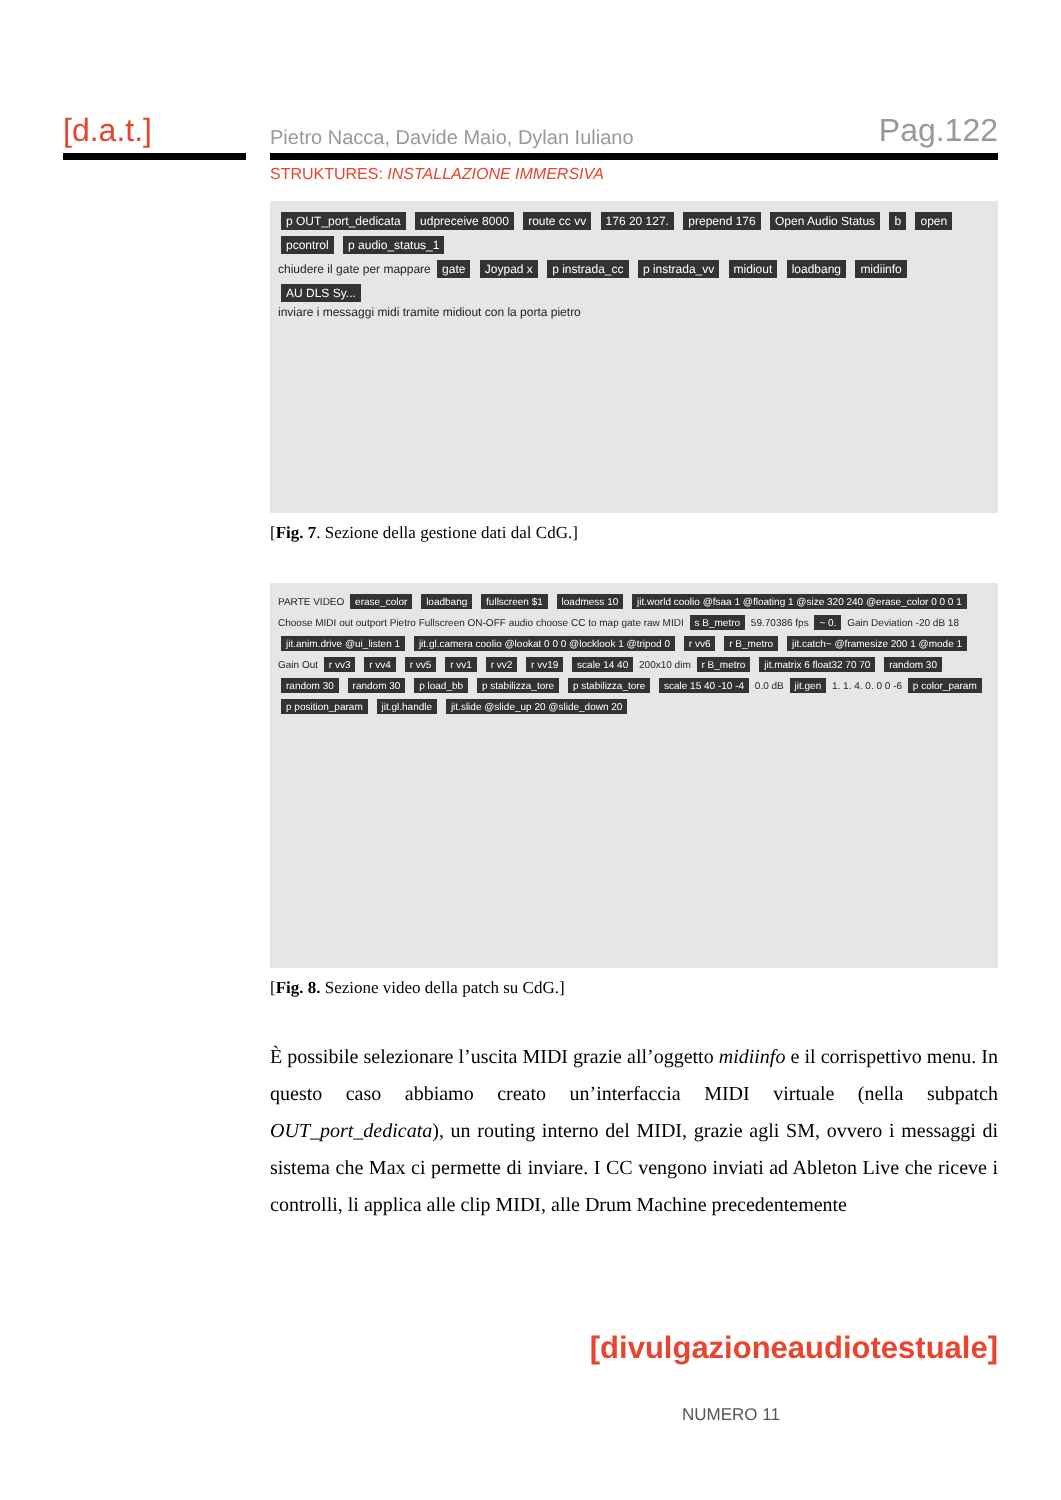[d.a.t.]
Pietro Nacca, Davide Maio, Dylan Iuliano Pag.122
STRUKTURES: INSTALLAZIONE IMMERSIVA
p OUT_port_dedicata udpreceive 8000 route cc vv 176 20 127. prepend 176 Open Audio Status b open pcontrol p audio_status_1
chiudere il gate per mappare gate Joypad x p instrada_cc p instrada_vv midiout loadbang midiinfo AU DLS Sy...
inviare i messaggi midi tramite midiout con la porta pietro
[Fig. 7. Sezione della gestione dati dal CdG.]
PARTE VIDEO erase_color loadbang fullscreen $1 loadmess 10 jit.world coolio @fsaa 1 @floating 1 @size 320 240 @erase_color 0 0 0 1 Choose MIDI out outport Pietro Fullscreen ON-OFF audio choose CC to map gate raw MIDI s B_metro 59.70386 fps ~ 0. Gain Deviation -20 dB 18 jit.anim.drive @ui_listen 1 jit.gl.camera coolio @lookat 0 0 0 @locklook 1 @tripod 0 r vv6 r B_metro jit.catch~ @framesize 200 1 @mode 1 Gain Out r vv3 r vv4 r vv5 r vv1 r vv2 r vv19 scale 14 40 200x10 dim r B_metro jit.matrix 6 float32 70 70 random 30 random 30 random 30 p load_bb p stabilizza_tore p stabilizza_tore scale 15 40 -10 -4 0.0 dB jit.gen 1. 1. 4. 0. 0 0 -6 p color_param p position_param jit.gl.handle jit.slide @slide_up 20 @slide_down 20
[Fig. 8. Sezione video della patch su CdG.]
È possibile selezionare l’uscita MIDI grazie all’oggetto midiinfo e il corrispettivo menu. In questo caso abbiamo creato un’interfaccia MIDI virtuale (nella subpatch OUT_port_dedicata), un routing interno del MIDI, grazie agli SM, ovvero i messaggi di sistema che Max ci permette di inviare. I CC vengono inviati ad Ableton Live che riceve i controlli, li applica alle clip MIDI, alle Drum Machine precedentemente
[divulgazioneaudiotestuale]
NUMERO 11